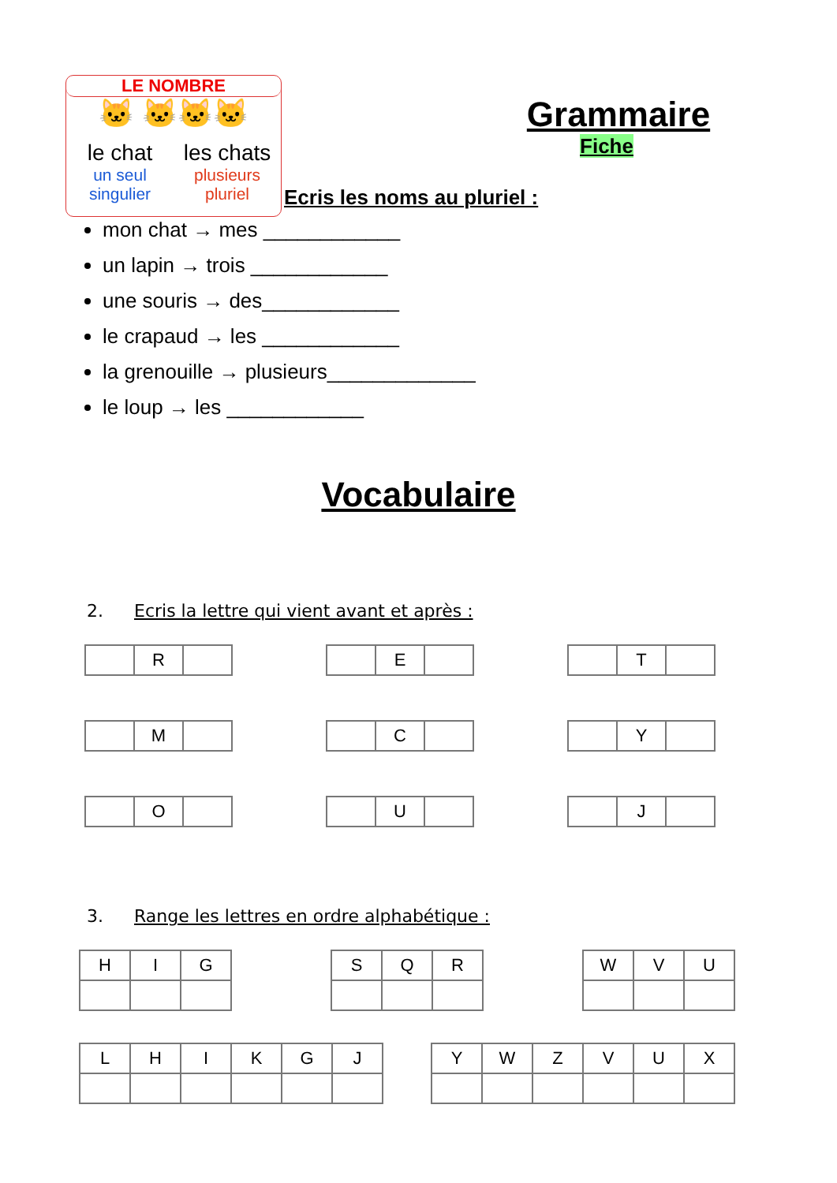LE NOMBRE
🐱 🐱🐱🐱
le chat
un seul
singulier
les chats
plusieurs
pluriel
Grammaire
Fiche
Ecris les noms au pluriel :
mon chat → mes ____________
un lapin → trois ____________
une souris → des____________
le crapaud → les ____________
la grenouille → plusieurs_____________
le loup → les ____________
Vocabulaire
2. Ecris la lettre qui vient avant et après :
| | R | |
| | E | |
| | T | |
| | M | |
| | C | |
| | Y | |
| | O | |
| | U | |
| | J | |
3. Range les lettres en ordre alphabétique :
| H | I | G |
| S | Q | R |
| W | V | U |
| L | H | I | K | G | J |
| Y | W | Z | V | U | X |